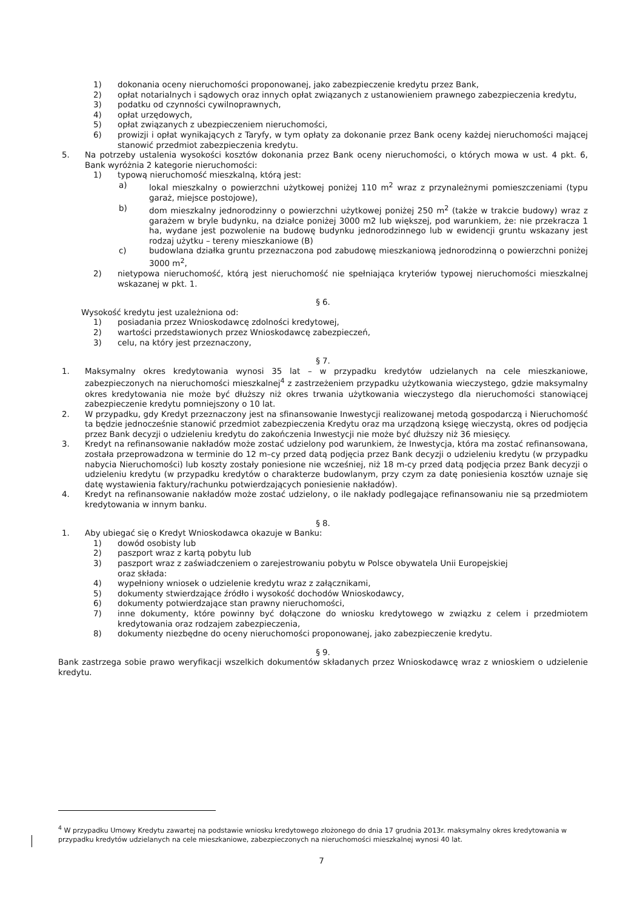1) dokonania oceny nieruchomości proponowanej, jako zabezpieczenie kredytu przez Bank,
2) opłat notarialnych i sądowych oraz innych opłat związanych z ustanowieniem prawnego zabezpieczenia kredytu,
3) podatku od czynności cywilnoprawnych,
4) opłat urzędowych,
5) opłat związanych z ubezpieczeniem nieruchomości,
6) prowizji i opłat wynikających z Taryfy, w tym opłaty za dokonanie przez Bank oceny każdej nieruchomości mającej stanowić przedmiot zabezpieczenia kredytu.
5. Na potrzeby ustalenia wysokości kosztów dokonania przez Bank oceny nieruchomości, o których mowa w ust. 4 pkt. 6, Bank wyróżnia 2 kategorie nieruchomości:
1) typową nieruchomość mieszkalną, którą jest:
a) lokal mieszkalny o powierzchni użytkowej poniżej 110 m<sup>2</sup> wraz z przynależnymi pomieszczeniami (typu garaż, miejsce postojowe),
b) dom mieszkalny jednorodzinny o powierzchni użytkowej poniżej 250 m<sup>2</sup> (także w trakcie budowy) wraz z garażem w bryle budynku, na działce poniżej 3000 m2 lub większej, pod warunkiem, że: nie przekracza 1 ha, wydane jest pozwolenie na budowę budynku jednorodzinnego lub w ewidencji gruntu wskazany jest rodzaj użytku – tereny mieszkaniowe (B)
c) budowlana działka gruntu przeznaczona pod zabudowę mieszkaniową jednorodzinną o powierzchni poniżej 3000 m<sup>2</sup>,
2) nietypowa nieruchomość, którą jest nieruchomość nie spełniająca kryteriów typowej nieruchomości mieszkalnej wskazanej w pkt. 1.
§ 6.
Wysokość kredytu jest uzależniona od:
1) posiadania przez Wnioskodawcę zdolności kredytowej,
2) wartości przedstawionych przez Wnioskodawcę zabezpieczeń,
3) celu, na który jest przeznaczony,
§ 7.
1. Maksymalny okres kredytowania wynosi 35 lat – w przypadku kredytów udzielanych na cele mieszkaniowe, zabezpieczonych na nieruchomości mieszkalnej<sup>4</sup> z zastrzeżeniem przypadku użytkowania wieczystego, gdzie maksymalny okres kredytowania nie może być dłuższy niż okres trwania użytkowania wieczystego dla nieruchomości stanowiącej zabezpieczenie kredytu pomniejszony o 10 lat.
2. W przypadku, gdy Kredyt przeznaczony jest na sfinansowanie Inwestycji realizowanej metodą gospodarczą i Nieruchomość ta będzie jednocześnie stanowić przedmiot zabezpieczenia Kredytu oraz ma urządzoną księgę wieczystą, okres od podjęcia przez Bank decyzji o udzieleniu kredytu do zakończenia Inwestycji nie może być dłuższy niż 36 miesięcy.
3. Kredyt na refinansowanie nakładów może zostać udzielony pod warunkiem, że Inwestycja, która ma zostać refinansowana, została przeprowadzona w terminie do 12 m–cy przed datą podjęcia przez Bank decyzji o udzieleniu kredytu (w przypadku nabycia Nieruchomości) lub koszty zostały poniesione nie wcześniej, niż 18 m-cy przed datą podjęcia przez Bank decyzji o udzieleniu kredytu (w przypadku kredytów o charakterze budowlanym, przy czym za datę poniesienia kosztów uznaje się datę wystawienia faktury/rachunku potwierdzających poniesienie nakładów).
4. Kredyt na refinansowanie nakładów może zostać udzielony, o ile nakłady podlegające refinansowaniu nie są przedmiotem kredytowania w innym banku.
§ 8.
1. Aby ubiegać się o Kredyt Wnioskodawca okazuje w Banku:
1) dowód osobisty lub
2) paszport wraz z kartą pobytu lub
3) paszport wraz z zaświadczeniem o zarejestrowaniu pobytu w Polsce obywatela Unii Europejskiej
oraz składa:
4) wypełniony wniosek o udzielenie kredytu wraz z załącznikami,
5) dokumenty stwierdzające źródło i wysokość dochodów Wnioskodawcy,
6) dokumenty potwierdzające stan prawny nieruchomości,
7) inne dokumenty, które powinny być dołączone do wniosku kredytowego w związku z celem i przedmiotem kredytowania oraz rodzajem zabezpieczenia,
8) dokumenty niezbędne do oceny nieruchomości proponowanej, jako zabezpieczenie kredytu.
§ 9.
Bank zastrzega sobie prawo weryfikacji wszelkich dokumentów składanych przez Wnioskodawcę wraz z wnioskiem o udzielenie kredytu.
<sup>4</sup> W przypadku Umowy Kredytu zawartej na podstawie wniosku kredytowego złożonego do dnia 17 grudnia 2013r. maksymalny okres kredytowania w przypadku kredytów udzielanych na cele mieszkaniowe, zabezpieczonych na nieruchomości mieszkalnej wynosi 40 lat.
7